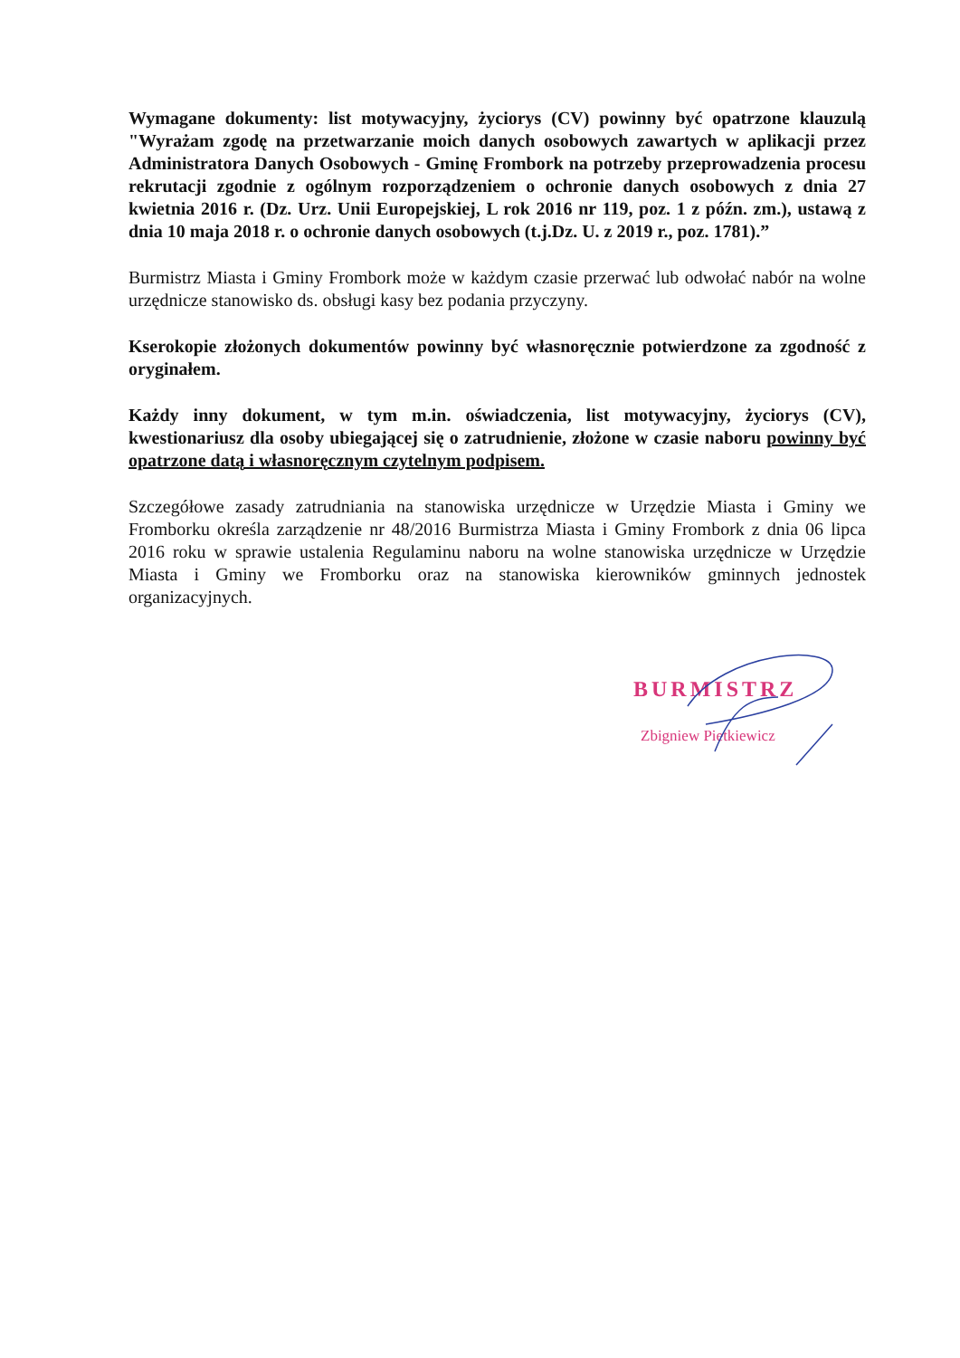Wymagane dokumenty: list motywacyjny, życiorys (CV) powinny być opatrzone klauzulą "Wyrażam zgodę na przetwarzanie moich danych osobowych zawartych w aplikacji przez Administratora Danych Osobowych - Gminę Frombork na potrzeby przeprowadzenia procesu rekrutacji zgodnie z ogólnym rozporządzeniem o ochronie danych osobowych z dnia 27 kwietnia 2016 r. (Dz. Urz. Unii Europejskiej, L rok 2016 nr 119, poz. 1 z późn. zm.), ustawą z dnia 10 maja 2018 r. o ochronie danych osobowych (t.j.Dz. U. z 2019 r., poz. 1781).”
Burmistrz Miasta i Gminy Frombork może w każdym czasie przerwać lub odwołać nabór na wolne urzędnicze stanowisko ds. obsługi kasy bez podania przyczyny.
Kserokopie złożonych dokumentów powinny być własnoręcznie potwierdzone za zgodność z oryginałem.
Każdy inny dokument, w tym m.in. oświadczenia, list motywacyjny, życiorys (CV), kwestionariusz dla osoby ubiegającej się o zatrudnienie, złożone w czasie naboru powinny być opatrzone datą i własnoręcznym czytelnym podpisem.
Szczegółowe zasady zatrudniania na stanowiska urzędnicze w Urzędzie Miasta i Gminy we Fromborku określa zarządzenie nr 48/2016 Burmistrza Miasta i Gminy Frombork z dnia 06 lipca 2016 roku w sprawie ustalenia Regulaminu naboru na wolne stanowiska urzędnicze w Urzędzie Miasta i Gminy we Fromborku oraz na stanowiska kierowników gminnych jednostek organizacyjnych.
BURMISTRZ
Zbigniew Pietkiewicz